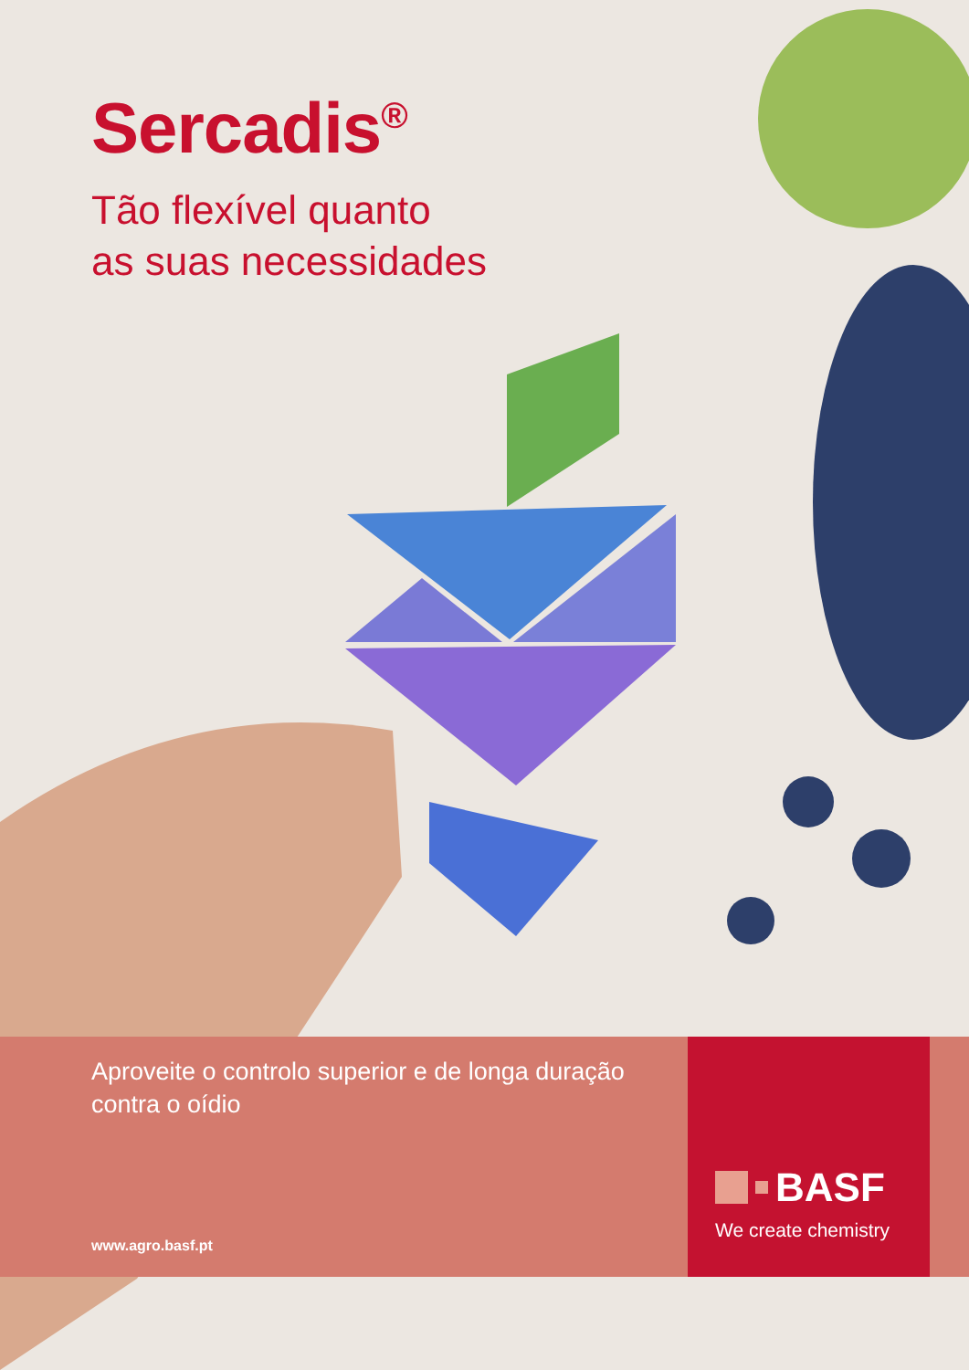Sercadis<sup>®</sup>
Tão flexível quanto
as suas necessidades
Aproveite o controlo superior e de longa duração contra o oídio
www.agro.basf.pt
BASF
We create chemistry